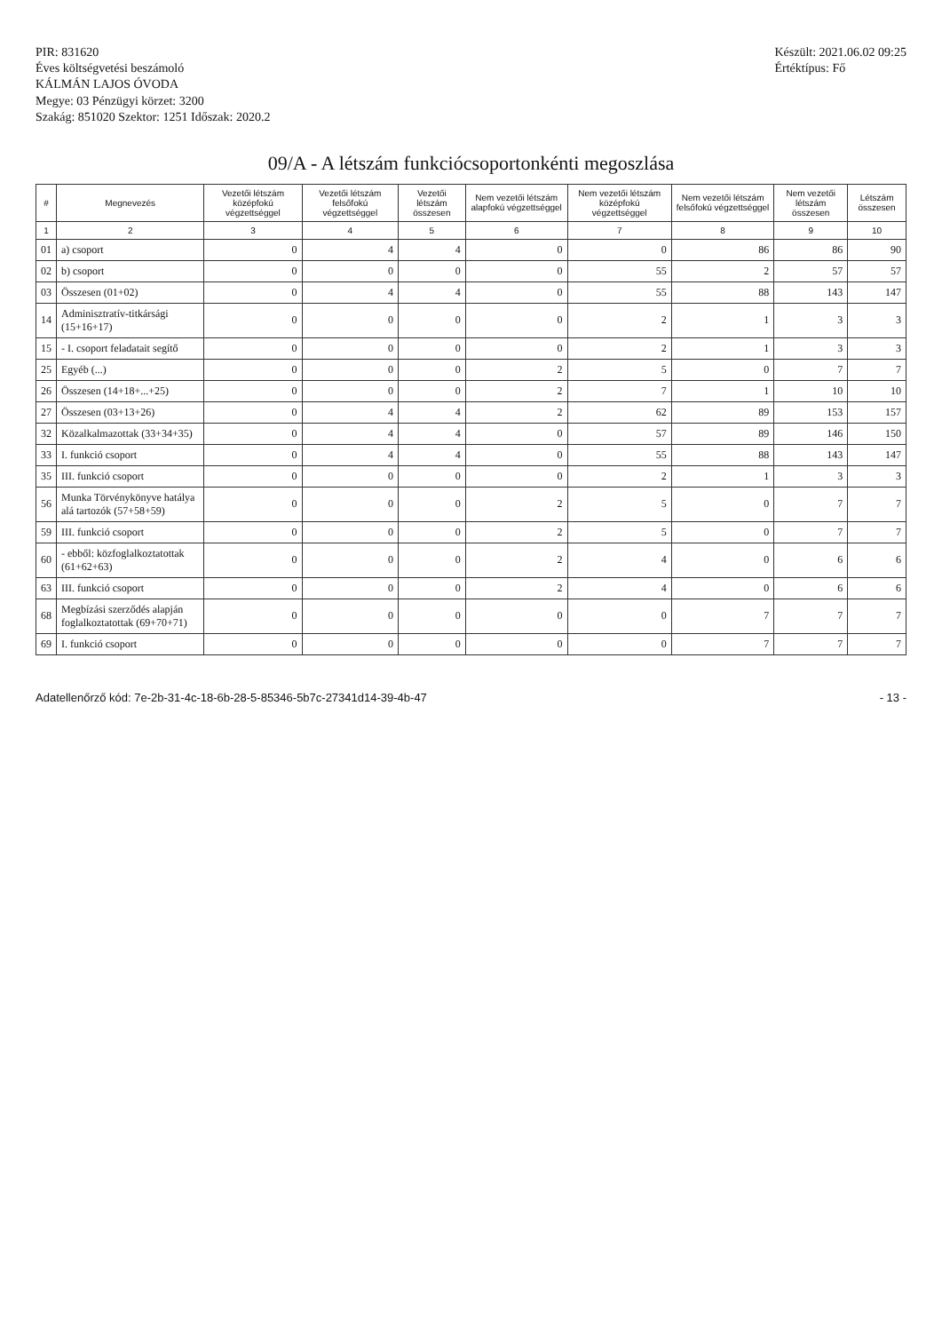PIR: 831620
Éves költségvetési beszámoló
KÁLMÁN LAJOS ÓVODA
Megye: 03 Pénzügyi körzet: 3200
Szakág: 851020 Szektor: 1251 Időszak: 2020.2
Készült: 2021.06.02 09:25
Értéktípus: Fő
09/A - A létszám funkciócsoportonkénti megoszlása
| # | Megnevezés | Vezetői létszám középfokú végzettséggel | Vezetői létszám felsőfokú végzettséggel | Vezetői létszám összesen | Nem vezetői létszám alapfokú végzettséggel | Nem vezetői létszám középfokú végzettséggel | Nem vezetői létszám felsőfokú végzettséggel | Nem vezetői létszám összesen | Létszám összesen |
| --- | --- | --- | --- | --- | --- | --- | --- | --- | --- |
| 1 | 2 | 3 | 4 | 5 | 6 | 7 | 8 | 9 | 10 |
| 01 | a) csoport | 0 | 4 | 4 | 0 | 0 | 86 | 86 | 90 |
| 02 | b) csoport | 0 | 0 | 0 | 0 | 55 | 2 | 57 | 57 |
| 03 | Összesen (01+02) | 0 | 4 | 4 | 0 | 55 | 88 | 143 | 147 |
| 14 | Adminisztratív-titkársági (15+16+17) | 0 | 0 | 0 | 0 | 2 | 1 | 3 | 3 |
| 15 | - I. csoport feladatait segítő | 0 | 0 | 0 | 0 | 2 | 1 | 3 | 3 |
| 25 | Egyéb (...) | 0 | 0 | 0 | 2 | 5 | 0 | 7 | 7 |
| 26 | Összesen (14+18+...+25) | 0 | 0 | 0 | 2 | 7 | 1 | 10 | 10 |
| 27 | Összesen (03+13+26) | 0 | 4 | 4 | 2 | 62 | 89 | 153 | 157 |
| 32 | Közalkalmazottak (33+34+35) | 0 | 4 | 4 | 0 | 57 | 89 | 146 | 150 |
| 33 | I. funkció csoport | 0 | 4 | 4 | 0 | 55 | 88 | 143 | 147 |
| 35 | III. funkció csoport | 0 | 0 | 0 | 0 | 2 | 1 | 3 | 3 |
| 56 | Munka Törvénykönyve hatálya alá tartozók (57+58+59) | 0 | 0 | 0 | 2 | 5 | 0 | 7 | 7 |
| 59 | III. funkció csoport | 0 | 0 | 0 | 2 | 5 | 0 | 7 | 7 |
| 60 | - ebből: közfoglalkoztatottak (61+62+63) | 0 | 0 | 0 | 2 | 4 | 0 | 6 | 6 |
| 63 | III. funkció csoport | 0 | 0 | 0 | 2 | 4 | 0 | 6 | 6 |
| 68 | Megbízási szerződés alapján foglalkoztatottak (69+70+71) | 0 | 0 | 0 | 0 | 0 | 7 | 7 | 7 |
| 69 | I. funkció csoport | 0 | 0 | 0 | 0 | 0 | 7 | 7 | 7 |
Adatellenőrző kód: 7e-2b-31-4c-18-6b-28-5-85346-5b7c-27341d14-39-4b-47 - 13 -